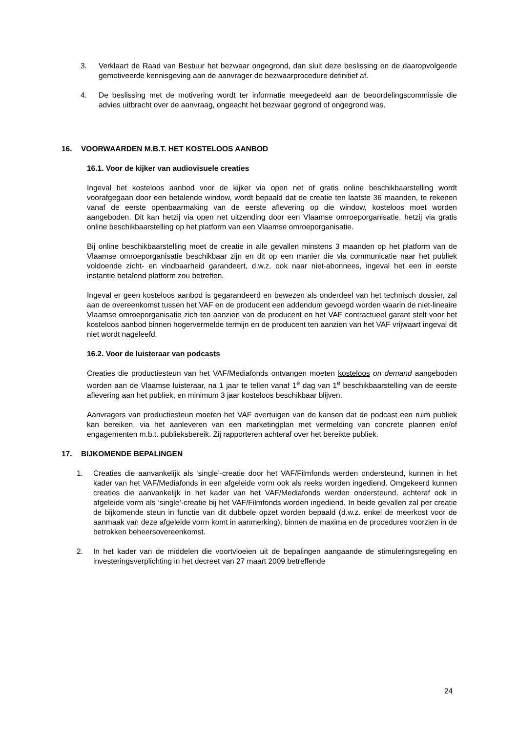3. Verklaart de Raad van Bestuur het bezwaar ongegrond, dan sluit deze beslissing en de daaropvolgende gemotiveerde kennisgeving aan de aanvrager de bezwaarprocedure definitief af.
4. De beslissing met de motivering wordt ter informatie meegedeeld aan de beoordelingscommissie die advies uitbracht over de aanvraag, ongeacht het bezwaar gegrond of ongegrond was.
16. VOORWAARDEN M.B.T. HET KOSTELOOS AANBOD
16.1. Voor de kijker van audiovisuele creaties
Ingeval het kosteloos aanbod voor de kijker via open net of gratis online beschikbaarstelling wordt voorafgegaan door een betalende window, wordt bepaald dat de creatie ten laatste 36 maanden, te rekenen vanaf de eerste openbaarmaking van de eerste aflevering op die window, kosteloos moet worden aangeboden. Dit kan hetzij via open net uitzending door een Vlaamse omroeporganisatie, hetzij via gratis online beschikbaarstelling op het platform van een Vlaamse omroeporganisatie.
Bij online beschikbaarstelling moet de creatie in alle gevallen minstens 3 maanden op het platform van de Vlaamse omroeporganisatie beschikbaar zijn en dit op een manier die via communicatie naar het publiek voldoende zicht- en vindbaarheid garandeert, d.w.z. ook naar niet-abonnees, ingeval het een in eerste instantie betalend platform zou betreffen.
Ingeval er geen kosteloos aanbod is gegarandeerd en bewezen als onderdeel van het technisch dossier, zal aan de overeenkomst tussen het VAF en de producent een addendum gevoegd worden waarin de niet-lineaire Vlaamse omroeporganisatie zich ten aanzien van de producent en het VAF contractueel garant stelt voor het kosteloos aanbod binnen hogervermelde termijn en de producent ten aanzien van het VAF vrijwaart ingeval dit niet wordt nageleefd.
16.2. Voor de luisteraar van podcasts
Creaties die productiesteun van het VAF/Mediafonds ontvangen moeten kosteloos on demand aangeboden worden aan de Vlaamse luisteraar, na 1 jaar te tellen vanaf 1<sup>e</sup> dag van 1<sup>e</sup> beschikbaarstelling van de eerste aflevering aan het publiek, en minimum 3 jaar kosteloos beschikbaar blijven.
Aanvragers van productiesteun moeten het VAF overtuigen van de kansen dat de podcast een ruim publiek kan bereiken, via het aanleveren van een marketingplan met vermelding van concrete plannen en/of engagementen m.b.t. publieksbereik. Zij rapporteren achteraf over het bereikte publiek.
17. BIJKOMENDE BEPALINGEN
1. Creaties die aanvankelijk als ‘single’-creatie door het VAF/Filmfonds werden ondersteund, kunnen in het kader van het VAF/Mediafonds in een afgeleide vorm ook als reeks worden ingediend. Omgekeerd kunnen creaties die aanvankelijk in het kader van het VAF/Mediafonds werden ondersteund, achteraf ook in afgeleide vorm als ‘single’-creatie bij het VAF/Filmfonds worden ingediend. In beide gevallen zal per creatie de bijkomende steun in functie van dit dubbele opzet worden bepaald (d.w.z. enkel de meerkost voor de aanmaak van deze afgeleide vorm komt in aanmerking), binnen de maxima en de procedures voorzien in de betrokken beheersovereenkomst.
2. In het kader van de middelen die voortvloeien uit de bepalingen aangaande de stimuleringsregeling en investeringsverplichting in het decreet van 27 maart 2009 betreffende
24